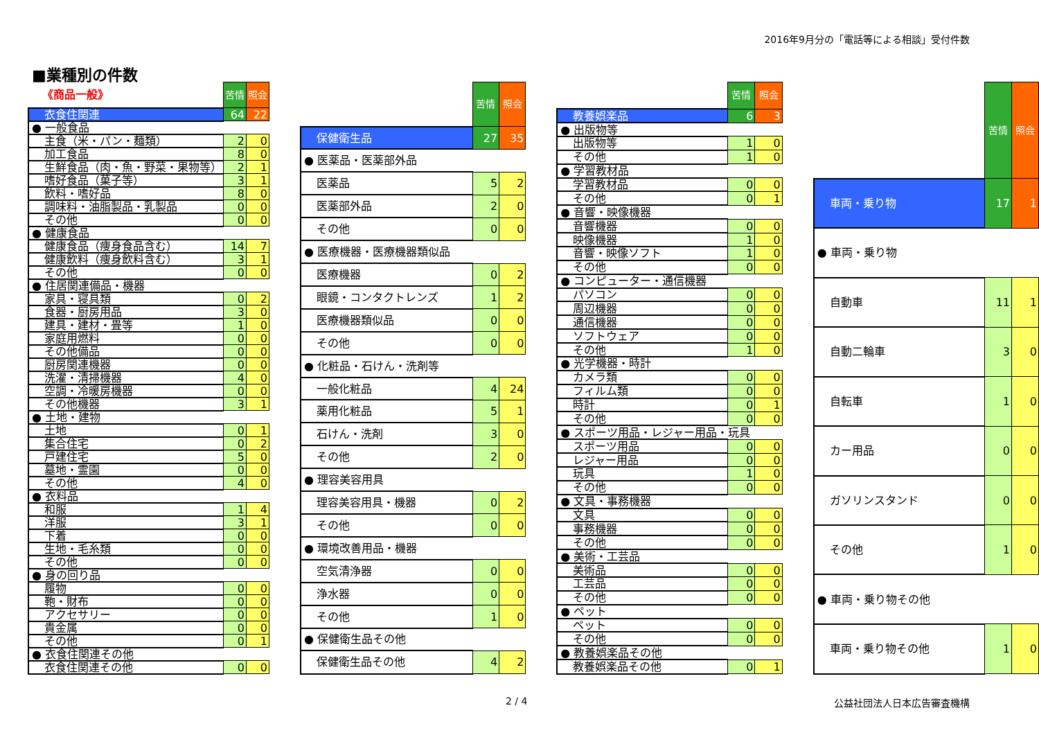2016年9月分の「電話等による相談」受付件数
■業種別の件数
| 《商品一般》 | 苦情 | 照会 |
| 衣食住関連 | 64 | 22 |
| ● 一般食品 | | |
| 主食（米・パン・麺類） | 2 | 0 |
| 加工食品 | 8 | 0 |
| 生鮮食品（肉・魚・野菜・果物等） | 2 | 1 |
| 嗜好食品（菓子等） | 3 | 1 |
| 飲料・嗜好品 | 8 | 0 |
| 調味料・油脂製品・乳製品 | 0 | 0 |
| その他 | 0 | 0 |
| ● 健康食品 | | |
| 健康食品（痩身食品含む） | 14 | 7 |
| 健康飲料（痩身飲料含む） | 3 | 1 |
| その他 | 0 | 0 |
| ● 住居関連備品・機器 | | |
| 家具・寝具類 | 0 | 2 |
| 食器・厨房用品 | 3 | 0 |
| 建具・建材・畳等 | 1 | 0 |
| 家庭用燃料 | 0 | 0 |
| その他備品 | 0 | 0 |
| 厨房関連機器 | 0 | 0 |
| 洗濯・清掃機器 | 4 | 0 |
| 空調・冷暖房機器 | 0 | 0 |
| その他機器 | 3 | 1 |
| ● 土地・建物 | | |
| 土地 | 0 | 1 |
| 集合住宅 | 0 | 2 |
| 戸建住宅 | 5 | 0 |
| 墓地・霊園 | 0 | 0 |
| その他 | 4 | 0 |
| ● 衣料品 | | |
| 和服 | 1 | 4 |
| 洋服 | 3 | 1 |
| 下着 | 0 | 0 |
| 生地・毛糸類 | 0 | 0 |
| その他 | 0 | 0 |
| ● 身の回り品 | | |
| 履物 | 0 | 0 |
| 鞄・財布 | 0 | 0 |
| アクセサリー | 0 | 0 |
| 貴金属 | 0 | 0 |
| その他 | 0 | 1 |
| ● 衣食住関連その他 | | |
| 衣食住関連その他 | 0 | 0 |
| | 苦情 | 照会 |
| 保健衛生品 | 27 | 35 |
| ● 医薬品・医薬部外品 | | |
| 医薬品 | 5 | 2 |
| 医薬部外品 | 2 | 0 |
| その他 | 0 | 0 |
| ● 医療機器・医療機器類似品 | | |
| 医療機器 | 0 | 2 |
| 眼鏡・コンタクトレンズ | 1 | 2 |
| 医療機器類似品 | 0 | 0 |
| その他 | 0 | 0 |
| ● 化粧品・石けん・洗剤等 | | |
| 一般化粧品 | 4 | 24 |
| 薬用化粧品 | 5 | 1 |
| 石けん・洗剤 | 3 | 0 |
| その他 | 2 | 0 |
| ● 理容美容用具 | | |
| 理容美容用具・機器 | 0 | 2 |
| その他 | 0 | 0 |
| ● 環境改善用品・機器 | | |
| 空気清浄器 | 0 | 0 |
| 浄水器 | 0 | 0 |
| その他 | 1 | 0 |
| ● 保健衛生品その他 | | |
| 保健衛生品その他 | 4 | 2 |
| | 苦情 | 照会 |
| 教養娯楽品 | 6 | 3 |
| ● 出版物等 | | |
| 出版物等 | 1 | 0 |
| その他 | 1 | 0 |
| ● 学習教材品 | | |
| 学習教材品 | 0 | 0 |
| その他 | 0 | 1 |
| ● 音響・映像機器 | | |
| 音響機器 | 0 | 0 |
| 映像機器 | 1 | 0 |
| 音響・映像ソフト | 1 | 0 |
| その他 | 0 | 0 |
| ● コンピューター・通信機器 | | |
| パソコン | 0 | 0 |
| 周辺機器 | 0 | 0 |
| 通信機器 | 0 | 0 |
| ソフトウェア | 0 | 0 |
| その他 | 1 | 0 |
| ● 光学機器・時計 | | |
| カメラ類 | 0 | 0 |
| フィルム類 | 0 | 0 |
| 時計 | 0 | 1 |
| その他 | 0 | 0 |
| ● スポーツ用品・レジャー用品・玩具 | | |
| スポーツ用品 | 0 | 0 |
| レジャー用品 | 0 | 0 |
| 玩具 | 1 | 0 |
| その他 | 0 | 0 |
| ● 文具・事務機器 | | |
| 文具 | 0 | 0 |
| 事務機器 | 0 | 0 |
| その他 | 0 | 0 |
| ● 美術・工芸品 | | |
| 美術品 | 0 | 0 |
| 工芸品 | 0 | 0 |
| その他 | 0 | 0 |
| ● ペット | | |
| ペット | 0 | 0 |
| その他 | 0 | 0 |
| ● 教養娯楽品その他 | | |
| 教養娯楽品その他 | 0 | 1 |
| | 苦情 | 照会 |
| 車両・乗り物 | 17 | 1 |
| ● 車両・乗り物 | | |
| 自動車 | 11 | 1 |
| 自動二輪車 | 3 | 0 |
| 自転車 | 1 | 0 |
| カー用品 | 0 | 0 |
| ガソリンスタンド | 0 | 0 |
| その他 | 1 | 0 |
| ● 車両・乗り物その他 | | |
| 車両・乗り物その他 | 1 | 0 |
2 / 4 公益社団法人日本広告審査機構